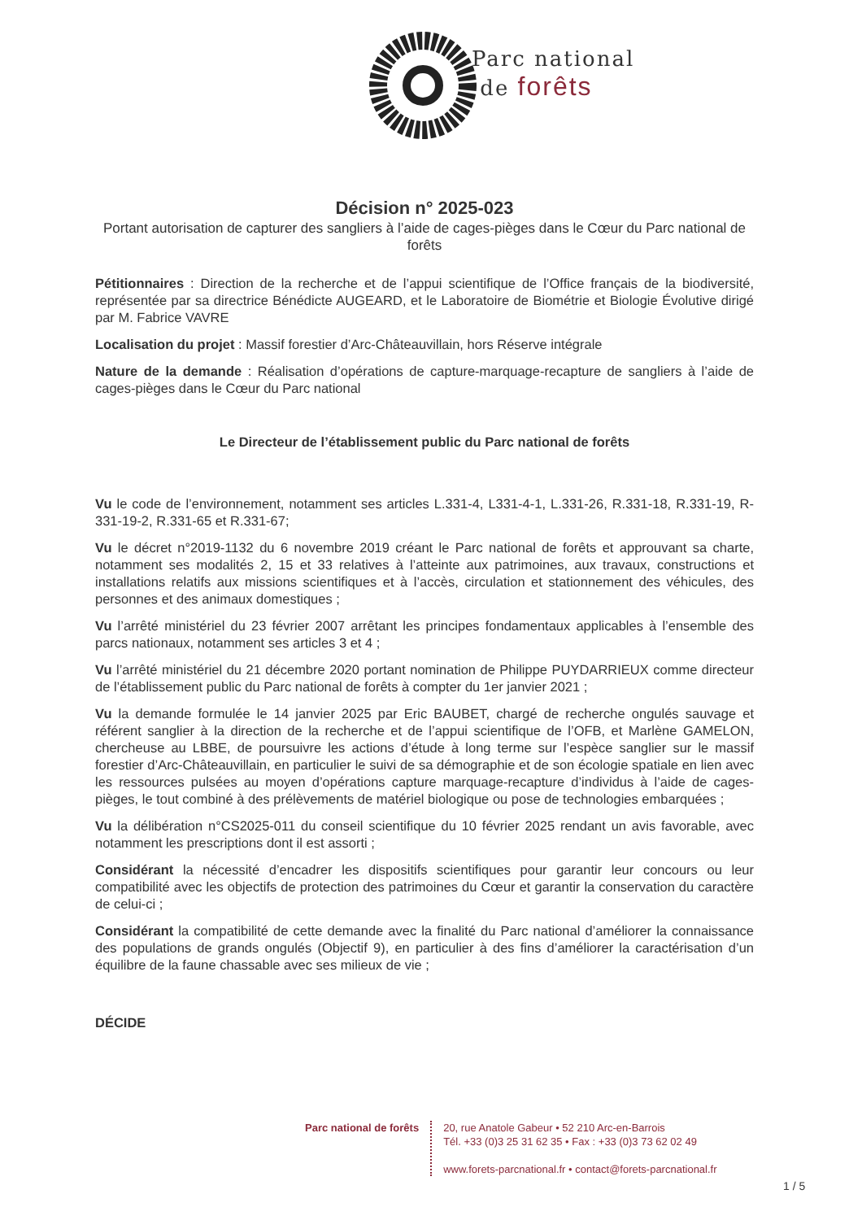Parc national
de forêts
Décision n° 2025-023
Portant autorisation de capturer des sangliers à l’aide de cages-pièges dans le Cœur du Parc national de forêts
Pétitionnaires : Direction de la recherche et de l’appui scientifique de l’Office français de la biodiversité, représentée par sa directrice Bénédicte AUGEARD, et le Laboratoire de Biométrie et Biologie Évolutive dirigé par M. Fabrice VAVRE
Localisation du projet : Massif forestier d’Arc-Châteauvillain, hors Réserve intégrale
Nature de la demande : Réalisation d’opérations de capture-marquage-recapture de sangliers à l’aide de cages-pièges dans le Cœur du Parc national
Le Directeur de l’établissement public du Parc national de forêts
Vu le code de l’environnement, notamment ses articles L.331-4, L331-4-1, L.331-26, R.331-18, R.331-19, R-331-19-2, R.331-65 et R.331-67;
Vu le décret n°2019-1132 du 6 novembre 2019 créant le Parc national de forêts et approuvant sa charte, notamment ses modalités 2, 15 et 33 relatives à l’atteinte aux patrimoines, aux travaux, constructions et installations relatifs aux missions scientifiques et à l’accès, circulation et stationnement des véhicules, des personnes et des animaux domestiques ;
Vu l’arrêté ministériel du 23 février 2007 arrêtant les principes fondamentaux applicables à l’ensemble des parcs nationaux, notamment ses articles 3 et 4 ;
Vu l’arrêté ministériel du 21 décembre 2020 portant nomination de Philippe PUYDARRIEUX comme directeur de l’établissement public du Parc national de forêts à compter du 1er janvier 2021 ;
Vu la demande formulée le 14 janvier 2025 par Eric BAUBET, chargé de recherche ongulés sauvage et référent sanglier à la direction de la recherche et de l’appui scientifique de l’OFB, et Marlène GAMELON, chercheuse au LBBE, de poursuivre les actions d’étude à long terme sur l’espèce sanglier sur le massif forestier d’Arc-Châteauvillain, en particulier le suivi de sa démographie et de son écologie spatiale en lien avec les ressources pulsées au moyen d’opérations capture marquage-recapture d’individus à l’aide de cages-pièges, le tout combiné à des prélèvements de matériel biologique ou pose de technologies embarquées ;
Vu la délibération n°CS2025-011 du conseil scientifique du 10 février 2025 rendant un avis favorable, avec notamment les prescriptions dont il est assorti ;
Considérant la nécessité d’encadrer les dispositifs scientifiques pour garantir leur concours ou leur compatibilité avec les objectifs de protection des patrimoines du Cœur et garantir la conservation du caractère de celui-ci ;
Considérant la compatibilité de cette demande avec la finalité du Parc national d’améliorer la connaissance des populations de grands ongulés (Objectif 9), en particulier à des fins d’améliorer la caractérisation d’un équilibre de la faune chassable avec ses milieux de vie ;
DÉCIDE
Parc national de forêts 20, rue Anatole Gabeur • 52 210 Arc-en-Barrois
Tél. +33 (0)3 25 31 62 35 • Fax : +33 (0)3 73 62 02 49
www.forets-parcnational.fr • contact@forets-parcnational.fr
1 / 5